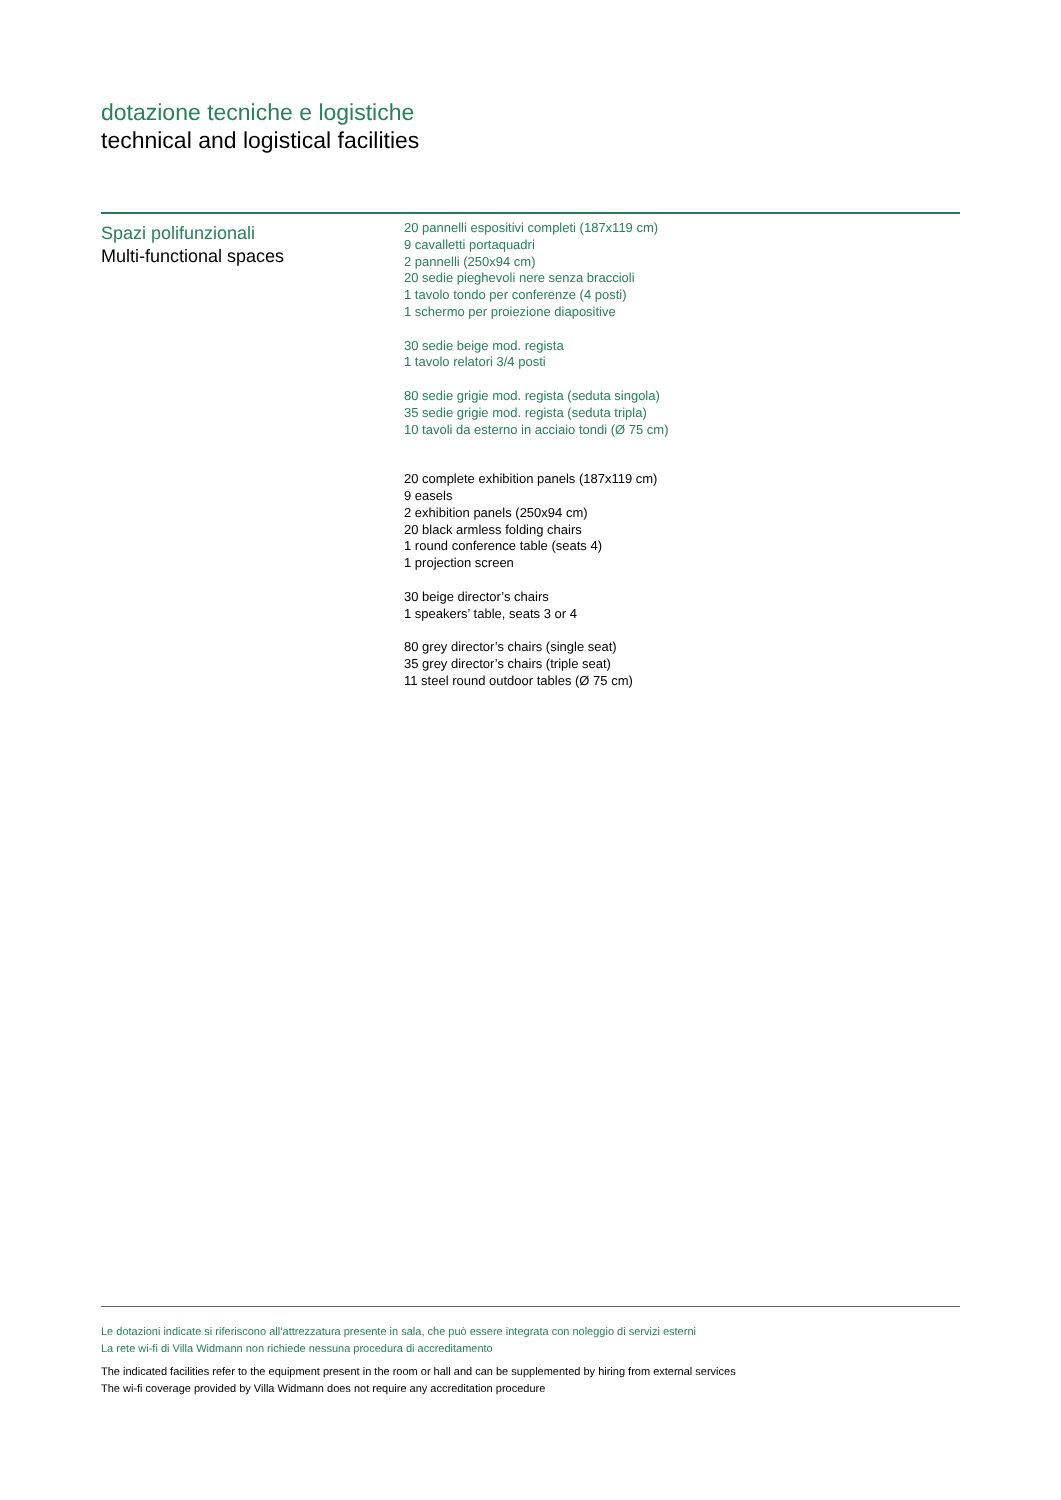dotazione tecniche e logistiche
technical and logistical facilities
Spazi polifunzionali
Multi-functional spaces
20 pannelli espositivi completi (187x119 cm)
9 cavalletti portaquadri
2 pannelli (250x94 cm)
20 sedie pieghevoli nere senza braccioli
1 tavolo tondo per conferenze (4 posti)
1 schermo per proiezione diapositive
30 sedie beige mod. regista
1 tavolo relatori 3/4 posti
80 sedie grigie mod. regista (seduta singola)
35 sedie grigie mod. regista (seduta tripla)
10 tavoli da esterno in acciaio tondi (Ø 75 cm)
20 complete exhibition panels (187x119 cm)
9 easels
2 exhibition panels (250x94 cm)
20 black armless folding chairs
1 round conference table (seats 4)
1 projection screen
30 beige director’s chairs
1 speakers’ table, seats 3 or 4
80 grey director’s chairs (single seat)
35 grey director’s chairs (triple seat)
11 steel round outdoor tables (Ø 75 cm)
Le dotazioni indicate si riferiscono all’attrezzatura presente in sala, che può essere integrata con noleggio di servizi esterni
La rete wi-fi di Villa Widmann non richiede nessuna procedura di accreditamento
The indicated facilities refer to the equipment present in the room or hall and can be supplemented by hiring from external services
The wi-fi coverage provided by Villa Widmann does not require any accreditation procedure